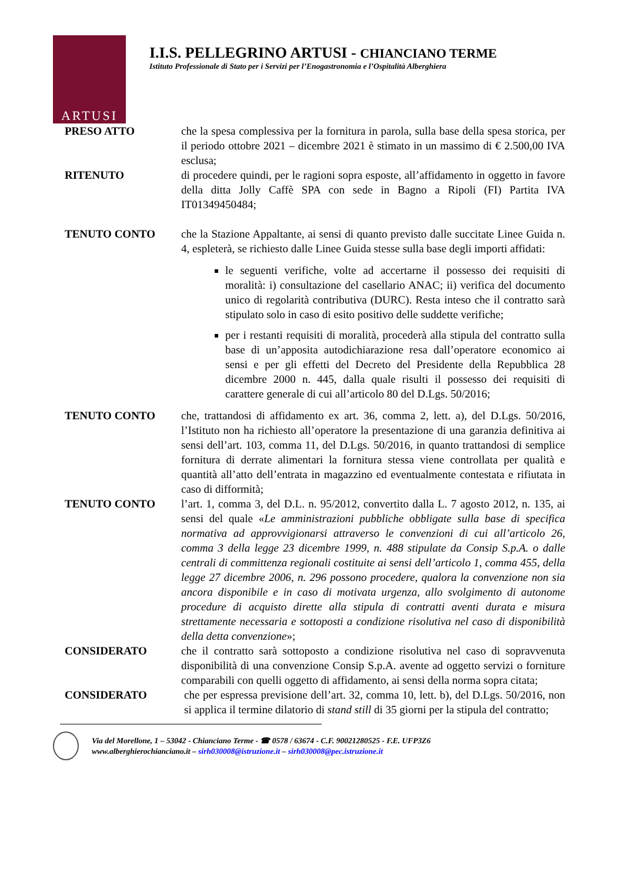ARTUSI
I.I.S. PELLEGRINO ARTUSI - CHIANCIANO TERME
Istituto Professionale di Stato per i Servizi per l’Enogastronomia e l’Ospitalità Alberghiera
PRESO ATTO che la spesa complessiva per la fornitura in parola, sulla base della spesa storica, per il periodo ottobre 2021 – dicembre 2021 è stimato in un massimo di € 2.500,00 IVA esclusa;
RITENUTO di procedere quindi, per le ragioni sopra esposte, all’affidamento in oggetto in favore della ditta Jolly Caffè SPA con sede in Bagno a Ripoli (FI) Partita IVA IT01349450484;
TENUTO CONTO che la Stazione Appaltante, ai sensi di quanto previsto dalle succitate Linee Guida n. 4, espleterà, se richiesto dalle Linee Guida stesse sulla base degli importi affidati:
le seguenti verifiche, volte ad accertarne il possesso dei requisiti di moralità: i) consultazione del casellario ANAC; ii) verifica del documento unico di regolarità contributiva (DURC). Resta inteso che il contratto sarà stipulato solo in caso di esito positivo delle suddette verifiche;
per i restanti requisiti di moralità, procederà alla stipula del contratto sulla base di un’apposita autodichiarazione resa dall’operatore economico ai sensi e per gli effetti del Decreto del Presidente della Repubblica 28 dicembre 2000 n. 445, dalla quale risulti il possesso dei requisiti di carattere generale di cui all’articolo 80 del D.Lgs. 50/2016;
TENUTO CONTO che, trattandosi di affidamento ex art. 36, comma 2, lett. a), del D.Lgs. 50/2016, l’Istituto non ha richiesto all’operatore la presentazione di una garanzia definitiva ai sensi dell’art. 103, comma 11, del D.Lgs. 50/2016, in quanto trattandosi di semplice fornitura di derrate alimentari la fornitura stessa viene controllata per qualità e quantità all’atto dell’entrata in magazzino ed eventualmente contestata e rifiutata in caso di difformità;
TENUTO CONTO l’art. 1, comma 3, del D.L. n. 95/2012, convertito dalla L. 7 agosto 2012, n. 135, ai sensi del quale «Le amministrazioni pubbliche obbligate sulla base di specifica normativa ad approvvigionarsi attraverso le convenzioni di cui all’articolo 26, comma 3 della legge 23 dicembre 1999, n. 488 stipulate da Consip S.p.A. o dalle centrali di committenza regionali costituite ai sensi dell’articolo 1, comma 455, della legge 27 dicembre 2006, n. 296 possono procedere, qualora la convenzione non sia ancora disponibile e in caso di motivata urgenza, allo svolgimento di autonome procedure di acquisto dirette alla stipula di contratti aventi durata e misura strettamente necessaria e sottoposti a condizione risolutiva nel caso di disponibilità della detta convenzione»;
CONSIDERATO che il contratto sarà sottoposto a condizione risolutiva nel caso di sopravvenuta disponibilità di una convenzione Consip S.p.A. avente ad oggetto servizi o forniture comparabili con quelli oggetto di affidamento, ai sensi della norma sopra citata;
CONSIDERATO che per espressa previsione dell’art. 32, comma 10, lett. b), del D.Lgs. 50/2016, non si applica il termine dilatorio di stand still di 35 giorni per la stipula del contratto;
Via del Morellone, 1 – 53042 - Chianciano Terme - ☎ 0578 / 63674 - C.F. 90021280525 - F.E. UFP3Z6
www.alberghierochianciano.it – sirh030008@istruzione.it – sirh030008@pec.istruzione.it